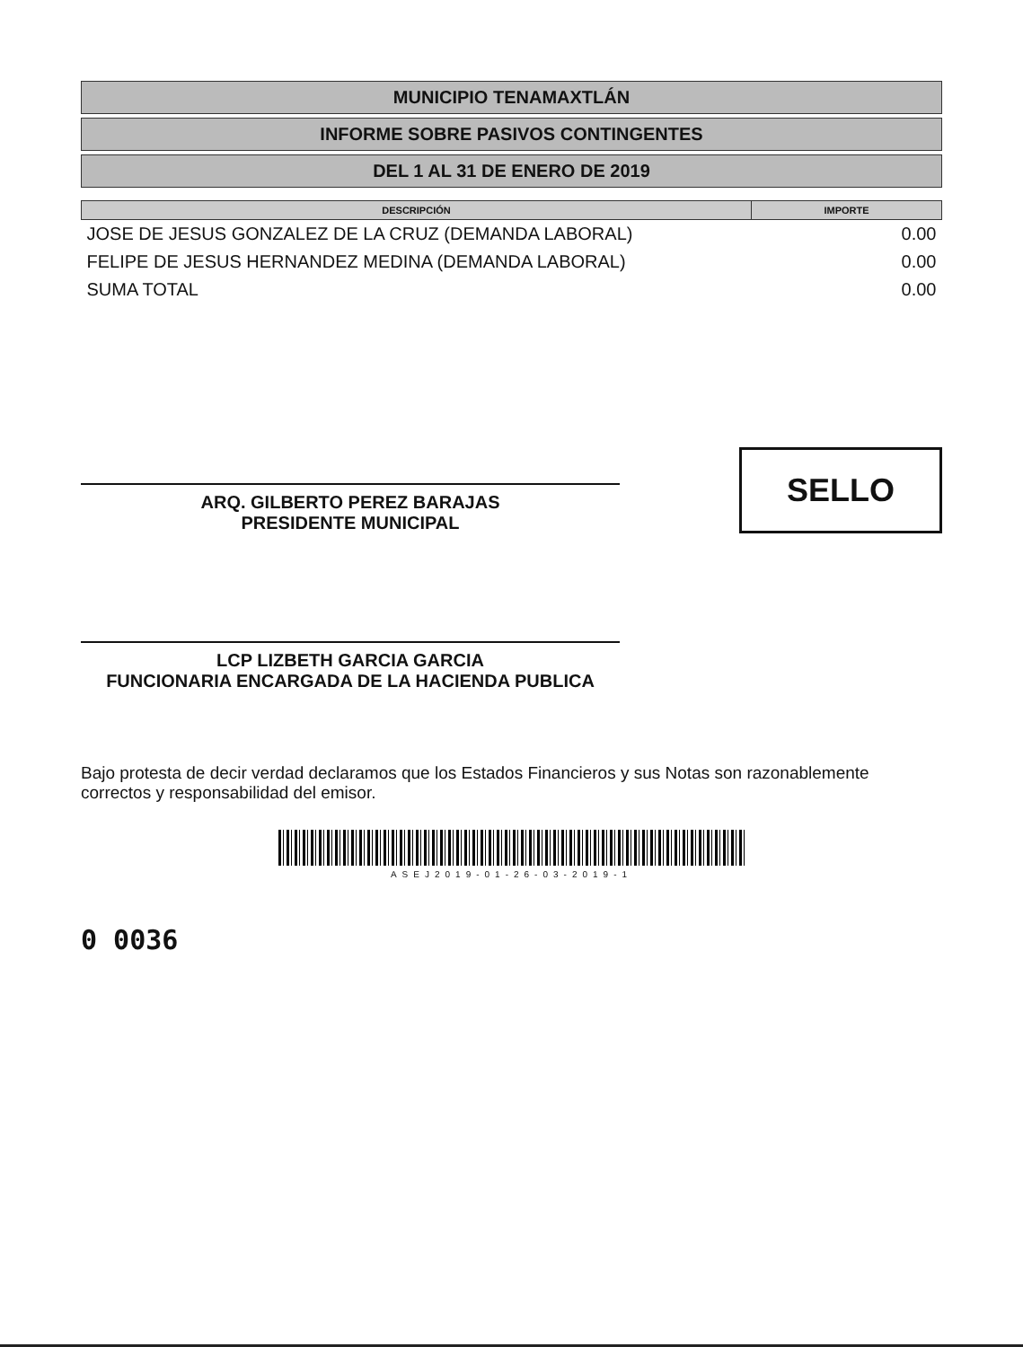MUNICIPIO TENAMAXTLÁN
INFORME SOBRE PASIVOS CONTINGENTES
DEL 1 AL 31 DE ENERO DE 2019
| DESCRIPCIÓN | IMPORTE |
| --- | --- |
| JOSE DE JESUS GONZALEZ DE LA CRUZ (DEMANDA LABORAL) | 0.00 |
| FELIPE DE JESUS HERNANDEZ MEDINA (DEMANDA LABORAL) | 0.00 |
| SUMA TOTAL | 0.00 |
ARQ. GILBERTO PEREZ BARAJAS
PRESIDENTE MUNICIPAL
SELLO
LCP LIZBETH GARCIA GARCIA
FUNCIONARIA ENCARGADA DE LA HACIENDA PUBLICA
Bajo protesta de decir verdad declaramos que los Estados Financieros y sus Notas son razonablemente correctos y responsabilidad del emisor.
ASEJ2019-01-26-03-2019-1
0 0036